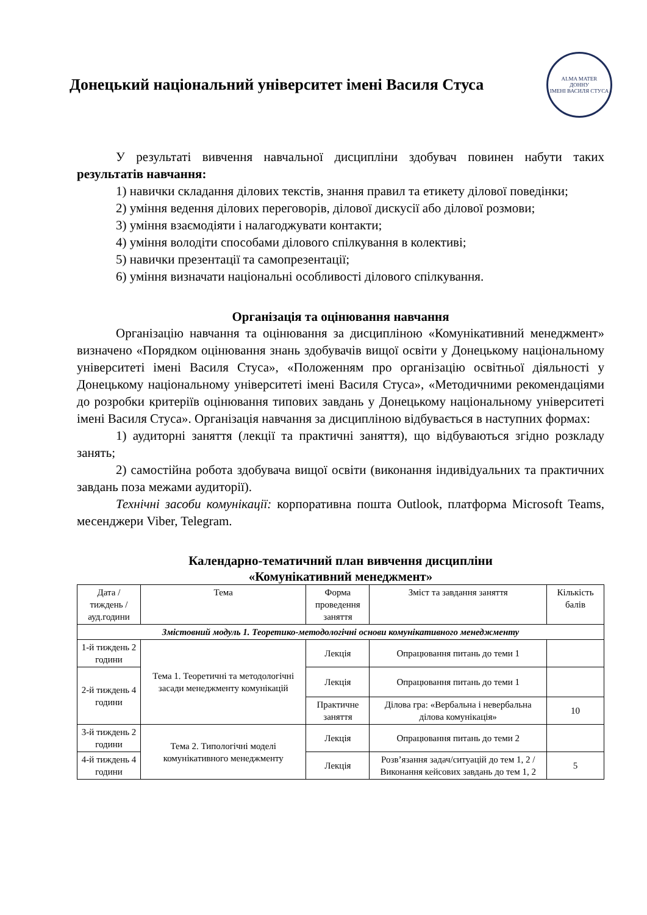Донецький національний університет імені Василя Стуса
ALMA MATER
ДОННУ
ІМЕНІ ВАСИЛЯ СТУСА
У результаті вивчення навчальної дисципліни здобувач повинен набути таких результатів навчання:
1) навички складання ділових текстів, знання правил та етикету ділової поведінки;
2) уміння ведення ділових переговорів, ділової дискусії або ділової розмови;
3) уміння взаємодіяти і налагоджувати контакти;
4) уміння володіти способами ділового спілкування в колективі;
5) навички презентації та самопрезентації;
6) уміння визначати національні особливості ділового спілкування.
Організація та оцінювання навчання
Організацію навчання та оцінювання за дисципліною «Комунікативний менеджмент» визначено «Порядком оцінювання знань здобувачів вищої освіти у Донецькому національному університеті імені Василя Стуса», «Положенням про організацію освітньої діяльності у Донецькому національному університеті імені Василя Стуса», «Методичними рекомендаціями до розробки критеріїв оцінювання типових завдань у Донецькому національному університеті імені Василя Стуса». Організація навчання за дисципліною відбувається в наступних формах:
1) аудиторні заняття (лекції та практичні заняття), що відбуваються згідно розкладу занять;
2) самостійна робота здобувача вищої освіти (виконання індивідуальних та практичних завдань поза межами аудиторії).
Технічні засоби комунікації: корпоративна пошта Outlook, платформа Microsoft Teams, месенджери Viber, Telegram.
Календарно-тематичний план вивчення дисципліни
«Комунікативний менеджмент»
| Дата / тиждень / ауд.години | Тема | Форма проведення заняття | Зміст та завдання заняття | Кількість балів |
| --- | --- | --- | --- | --- |
| Змістовний модуль 1. Теоретико-методологічні основи комунікативного менеджменту | | | | |
| 1-й тиждень 2 години | Тема 1. Теоретичні та методологічні засади менеджменту комунікацій | Лекція | Опрацювання питань до теми 1 | |
| 2-й тиждень 4 години | | Лекція | Опрацювання питань до теми 1 | |
| | | Практичне заняття | Ділова гра: «Вербальна і невербальна ділова комунікація» | 10 |
| 3-й тиждень 2 години | Тема 2. Типологічні моделі комунікативного менеджменту | Лекція | Опрацювання питань до теми 2 | |
| 4-й тиждень 4 години | | Лекція | Розв’язання задач/ситуацій до тем 1, 2 / Виконання кейсових завдань до тем 1, 2 | 5 |